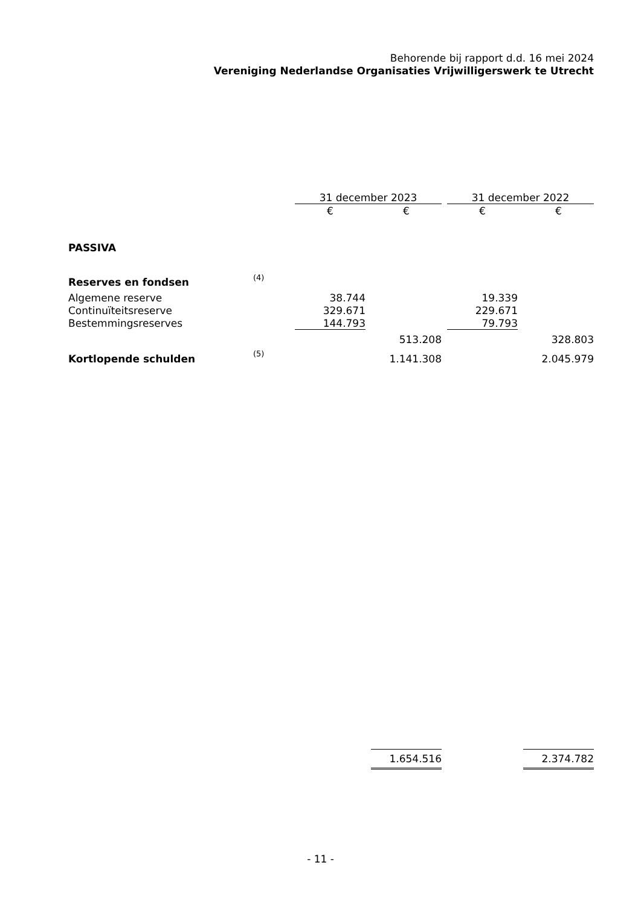Behorende bij rapport d.d. 16 mei 2024
Vereniging Nederlandse Organisaties Vrijwilligerswerk te Utrecht
| | | 31 december 2023 | | | | 31 december 2022 | | |
| --- | --- | --- | --- | --- | --- | --- | --- | --- |
| | | € | | € | | € | | € |
| PASSIVA | | | | | | | | |
| Reserves en fondsen | (4) | | | | | | | |
| Algemene reserve | | 38.744 | | | | 19.339 | | |
| Continuïteitsreserve | | 329.671 | | | | 229.671 | | |
| Bestemmingsreserves | | 144.793 | | | | 79.793 | | |
| | | | | 513.208 | | | | 328.803 |
| Kortlopende schulden | (5) | | | 1.141.308 | | | | 2.045.979 |
| | | | | 1.654.516 | | | | 2.374.782 |
- 11 -